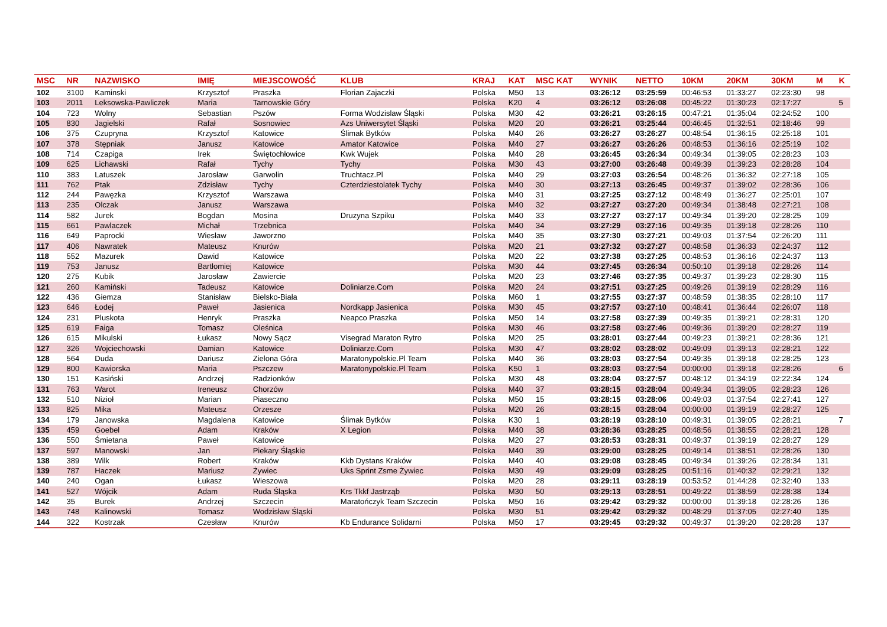| MSC | NR | NAZWISKO | IMIĘ | MIEJSCOWOŚĆ | KLUB | KRAJ | KAT | MSC KAT | WYNIK | NETTO | 10KM | 20KM | 30KM | M | K |
| --- | --- | --- | --- | --- | --- | --- | --- | --- | --- | --- | --- | --- | --- | --- | --- |
| 102 | 3100 | Kaminski | Krzysztof | Praszka | Florian Zajaczki | Polska | M50 | 13 | 03:26:12 | 03:25:59 | 00:46:53 | 01:33:27 | 02:23:30 | 98 | |
| 103 | 2011 | Leksowska-Pawliczek | Maria | Tarnowskie Góry | | Polska | K20 | 4 | 03:26:12 | 03:26:08 | 00:45:22 | 01:30:23 | 02:17:27 | | 5 |
| 104 | 723 | Wolny | Sebastian | Pszów | Forma Wodzislaw Śląski | Polska | M30 | 42 | 03:26:21 | 03:26:15 | 00:47:21 | 01:35:04 | 02:24:52 | 100 | |
| 105 | 830 | Jagielski | Rafał | Sosnowiec | Azs Uniwersytet Śląski | Polska | M20 | 20 | 03:26:21 | 03:25:44 | 00:46:45 | 01:32:51 | 02:18:46 | 99 | |
| 106 | 375 | Czupryna | Krzysztof | Katowice | Ślimak Bytków | Polska | M40 | 26 | 03:26:27 | 03:26:27 | 00:48:54 | 01:36:15 | 02:25:18 | 101 | |
| 107 | 378 | Stępniak | Janusz | Katowice | Amator Katowice | Polska | M40 | 27 | 03:26:27 | 03:26:26 | 00:48:53 | 01:36:16 | 02:25:19 | 102 | |
| 108 | 714 | Czapiga | Irek | Świętochłowice | Kwk Wujek | Polska | M40 | 28 | 03:26:45 | 03:26:34 | 00:49:34 | 01:39:05 | 02:28:23 | 103 | |
| 109 | 625 | Lichawski | Rafał | Tychy | Tychy | Polska | M30 | 43 | 03:27:00 | 03:26:48 | 00:49:39 | 01:39:23 | 02:28:28 | 104 | |
| 110 | 383 | Latuszek | Jarosław | Garwolin | Truchtacz.Pl | Polska | M40 | 29 | 03:27:03 | 03:26:54 | 00:48:26 | 01:36:32 | 02:27:18 | 105 | |
| 111 | 762 | Ptak | Zdzisław | Tychy | Czterdziestolatek Tychy | Polska | M40 | 30 | 03:27:13 | 03:26:45 | 00:49:37 | 01:39:02 | 02:28:36 | 106 | |
| 112 | 244 | Pawęzka | Krzysztof | Warszawa | | Polska | M40 | 31 | 03:27:25 | 03:27:12 | 00:48:49 | 01:36:27 | 02:25:01 | 107 | |
| 113 | 235 | Olczak | Janusz | Warszawa | | Polska | M40 | 32 | 03:27:27 | 03:27:20 | 00:49:34 | 01:38:48 | 02:27:21 | 108 | |
| 114 | 582 | Jurek | Bogdan | Mosina | Druzyna Szpiku | Polska | M40 | 33 | 03:27:27 | 03:27:17 | 00:49:34 | 01:39:20 | 02:28:25 | 109 | |
| 115 | 661 | Pawlaczek | Michał | Trzebnica | | Polska | M40 | 34 | 03:27:29 | 03:27:16 | 00:49:35 | 01:39:18 | 02:28:26 | 110 | |
| 116 | 649 | Paprocki | Wiesław | Jaworzno | | Polska | M40 | 35 | 03:27:30 | 03:27:21 | 00:49:03 | 01:37:54 | 02:26:20 | 111 | |
| 117 | 406 | Nawratek | Mateusz | Knurów | | Polska | M20 | 21 | 03:27:32 | 03:27:27 | 00:48:58 | 01:36:33 | 02:24:37 | 112 | |
| 118 | 552 | Mazurek | Dawid | Katowice | | Polska | M20 | 22 | 03:27:38 | 03:27:25 | 00:48:53 | 01:36:16 | 02:24:37 | 113 | |
| 119 | 753 | Janusz | Bartłomiej | Katowice | | Polska | M30 | 44 | 03:27:45 | 03:26:34 | 00:50:10 | 01:39:18 | 02:28:26 | 114 | |
| 120 | 275 | Kubik | Jarosław | Zawiercie | | Polska | M20 | 23 | 03:27:46 | 03:27:35 | 00:49:37 | 01:39:23 | 02:28:30 | 115 | |
| 121 | 260 | Kamiński | Tadeusz | Katowice | Doliniarze.Com | Polska | M20 | 24 | 03:27:51 | 03:27:25 | 00:49:26 | 01:39:19 | 02:28:29 | 116 | |
| 122 | 436 | Giemza | Stanisław | Bielsko-Biała | | Polska | M60 | 1 | 03:27:55 | 03:27:37 | 00:48:59 | 01:38:35 | 02:28:10 | 117 | |
| 123 | 646 | Łodej | Paweł | Jasienica | Nordkapp Jasienica | Polska | M30 | 45 | 03:27:57 | 03:27:10 | 00:48:41 | 01:36:44 | 02:26:07 | 118 | |
| 124 | 231 | Pluskota | Henryk | Praszka | Neapco Praszka | Polska | M50 | 14 | 03:27:58 | 03:27:39 | 00:49:35 | 01:39:21 | 02:28:31 | 120 | |
| 125 | 619 | Faiga | Tomasz | Oleśnica | | Polska | M30 | 46 | 03:27:58 | 03:27:46 | 00:49:36 | 01:39:20 | 02:28:27 | 119 | |
| 126 | 615 | Mikulski | Łukasz | Nowy Sącz | Visegrad Maraton Rytro | Polska | M20 | 25 | 03:28:01 | 03:27:44 | 00:49:23 | 01:39:21 | 02:28:36 | 121 | |
| 127 | 326 | Wojciechowski | Damian | Katowice | Doliniarze.Com | Polska | M30 | 47 | 03:28:02 | 03:28:02 | 00:49:09 | 01:39:13 | 02:28:21 | 122 | |
| 128 | 564 | Duda | Dariusz | Zielona Góra | Maratonypolskie.Pl Team | Polska | M40 | 36 | 03:28:03 | 03:27:54 | 00:49:35 | 01:39:18 | 02:28:25 | 123 | |
| 129 | 800 | Kawiorska | Maria | Pszczew | Maratonypolskie.Pl Team | Polska | K50 | 1 | 03:28:03 | 03:27:54 | 00:00:00 | 01:39:18 | 02:28:26 | | 6 |
| 130 | 151 | Kasiński | Andrzej | Radzionków | | Polska | M30 | 48 | 03:28:04 | 03:27:57 | 00:48:12 | 01:34:19 | 02:22:34 | 124 | |
| 131 | 763 | Warot | Ireneusz | Chorzów | | Polska | M40 | 37 | 03:28:15 | 03:28:04 | 00:49:34 | 01:39:05 | 02:28:23 | 126 | |
| 132 | 510 | Nizioł | Marian | Piaseczno | | Polska | M50 | 15 | 03:28:15 | 03:28:06 | 00:49:03 | 01:37:54 | 02:27:41 | 127 | |
| 133 | 825 | Mika | Mateusz | Orzesze | | Polska | M20 | 26 | 03:28:15 | 03:28:04 | 00:00:00 | 01:39:19 | 02:28:27 | 125 | |
| 134 | 179 | Janowska | Magdalena | Katowice | Ślimak Bytków | Polska | K30 | 1 | 03:28:19 | 03:28:10 | 00:49:31 | 01:39:05 | 02:28:21 | | 7 |
| 135 | 459 | Goebel | Adam | Kraków | X Legion | Polska | M40 | 38 | 03:28:36 | 03:28:25 | 00:48:56 | 01:38:55 | 02:28:21 | 128 | |
| 136 | 550 | Śmietana | Paweł | Katowice | | Polska | M20 | 27 | 03:28:53 | 03:28:31 | 00:49:37 | 01:39:19 | 02:28:27 | 129 | |
| 137 | 597 | Manowski | Jan | Piekary Śląskie | | Polska | M40 | 39 | 03:29:00 | 03:28:25 | 00:49:14 | 01:38:51 | 02:28:26 | 130 | |
| 138 | 389 | Wilk | Robert | Kraków | Kkb Dystans Kraków | Polska | M40 | 40 | 03:29:08 | 03:28:45 | 00:49:34 | 01:39:26 | 02:28:34 | 131 | |
| 139 | 787 | Haczek | Mariusz | Żywiec | Uks Sprint Zsme Żywiec | Polska | M30 | 49 | 03:29:09 | 03:28:25 | 00:51:16 | 01:40:32 | 02:29:21 | 132 | |
| 140 | 240 | Ogan | Łukasz | Wieszowa | | Polska | M20 | 28 | 03:29:11 | 03:28:19 | 00:53:52 | 01:44:28 | 02:32:40 | 133 | |
| 141 | 527 | Wójcik | Adam | Ruda Śląska | Krs Tkkf Jastrząb | Polska | M30 | 50 | 03:29:13 | 03:28:51 | 00:49:22 | 01:38:59 | 02:28:38 | 134 | |
| 142 | 35 | Burek | Andrzej | Szczecin | Maratończyk Team Szczecin | Polska | M50 | 16 | 03:29:42 | 03:29:32 | 00:00:00 | 01:39:18 | 02:28:26 | 136 | |
| 143 | 748 | Kalinowski | Tomasz | Wodzisław Śląski | | Polska | M30 | 51 | 03:29:42 | 03:29:32 | 00:48:29 | 01:37:05 | 02:27:40 | 135 | |
| 144 | 322 | Kostrzak | Czesław | Knurów | Kb Endurance Solidarni | Polska | M50 | 17 | 03:29:45 | 03:29:32 | 00:49:37 | 01:39:20 | 02:28:28 | 137 | |